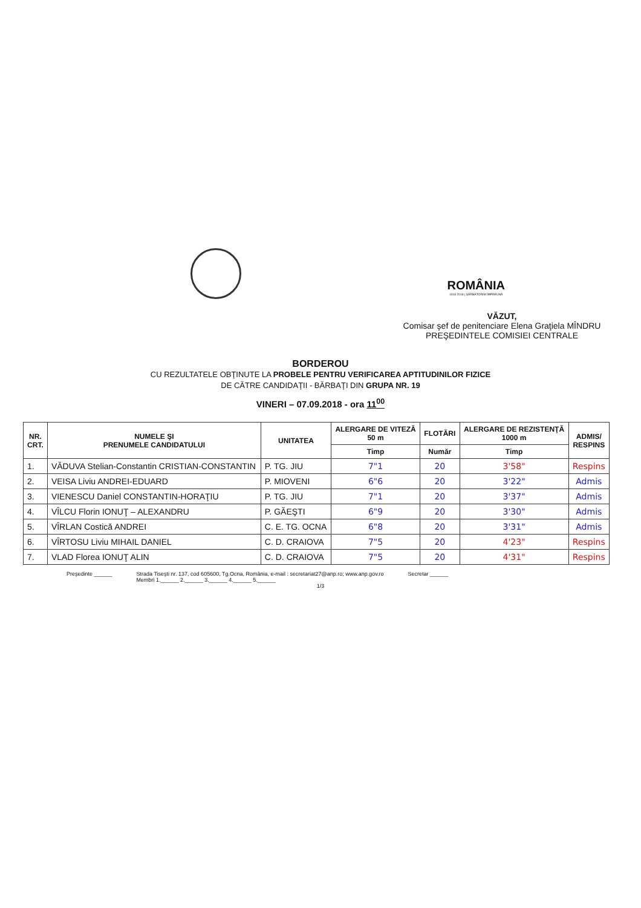ROMÂNIA
1918 2018 | SĂRBĂTORIM ÎMPREUNĂ
VĂZUT,
Comisar şef de penitenciare Elena Graţiela MÎNDRU
PREŞEDINTELE COMISIEI CENTRALE
BORDEROU
CU REZULTATELE OBŢINUTE LA PROBELE PENTRU VERIFICAREA APTITUDINILOR FIZICE
DE CĂTRE CANDIDAŢII - BĂRBAŢI DIN GRUPA NR. 19
VINERI – 07.09.2018 - ora 11<sup>00</sup>
| NR. CRT. | NUMELE ŞI PRENUMELE CANDIDATULUI | UNITATEA | ALERGARE DE VITEZĂ 50 m | FLOTĂRI | ALERGARE DE REZISTENŢĂ 1000 m | ADMIS/ RESPINS |
| --- | --- | --- | --- | --- | --- | --- |
| | | | Timp | Număr | Timp | |
| 1. | VĂDUVA Stelian-Constantin CRISTIAN-CONSTANTIN | P. TG. JIU | 7"1 | 20 | 3'58" | Respins |
| 2. | VEISA Liviu ANDREI-EDUARD | P. MIOVENI | 6"6 | 20 | 3'22" | Admis |
| 3. | VIENESCU Daniel CONSTANTIN-HORAŢIU | P. TG. JIU | 7"1 | 20 | 3'37" | Admis |
| 4. | VÎLCU Florin IONUŢ – ALEXANDRU | P. GĂEŞTI | 6"9 | 20 | 3'30" | Admis |
| 5. | VÎRLAN Costică ANDREI | C. E. TG. OCNA | 6"8 | 20 | 3'31" | Admis |
| 6. | VÎRTOSU Liviu MIHAIL DANIEL | C. D. CRAIOVA | 7"5 | 20 | 4'23" | Respins |
| 7. | VLAD Florea IONUŢ ALIN | C. D. CRAIOVA | 7"5 | 20 | 4'31" | Respins |
Preşedinte ______ Strada Tiseşti nr. 137, cod 605600, Tg.Ocna, România, e-mail : secretariat27@anp.ro; www.anp.gov.ro
Membri 1.______ 2.______ 3.______ 4.______ 5.______ Secretar ______
1/3